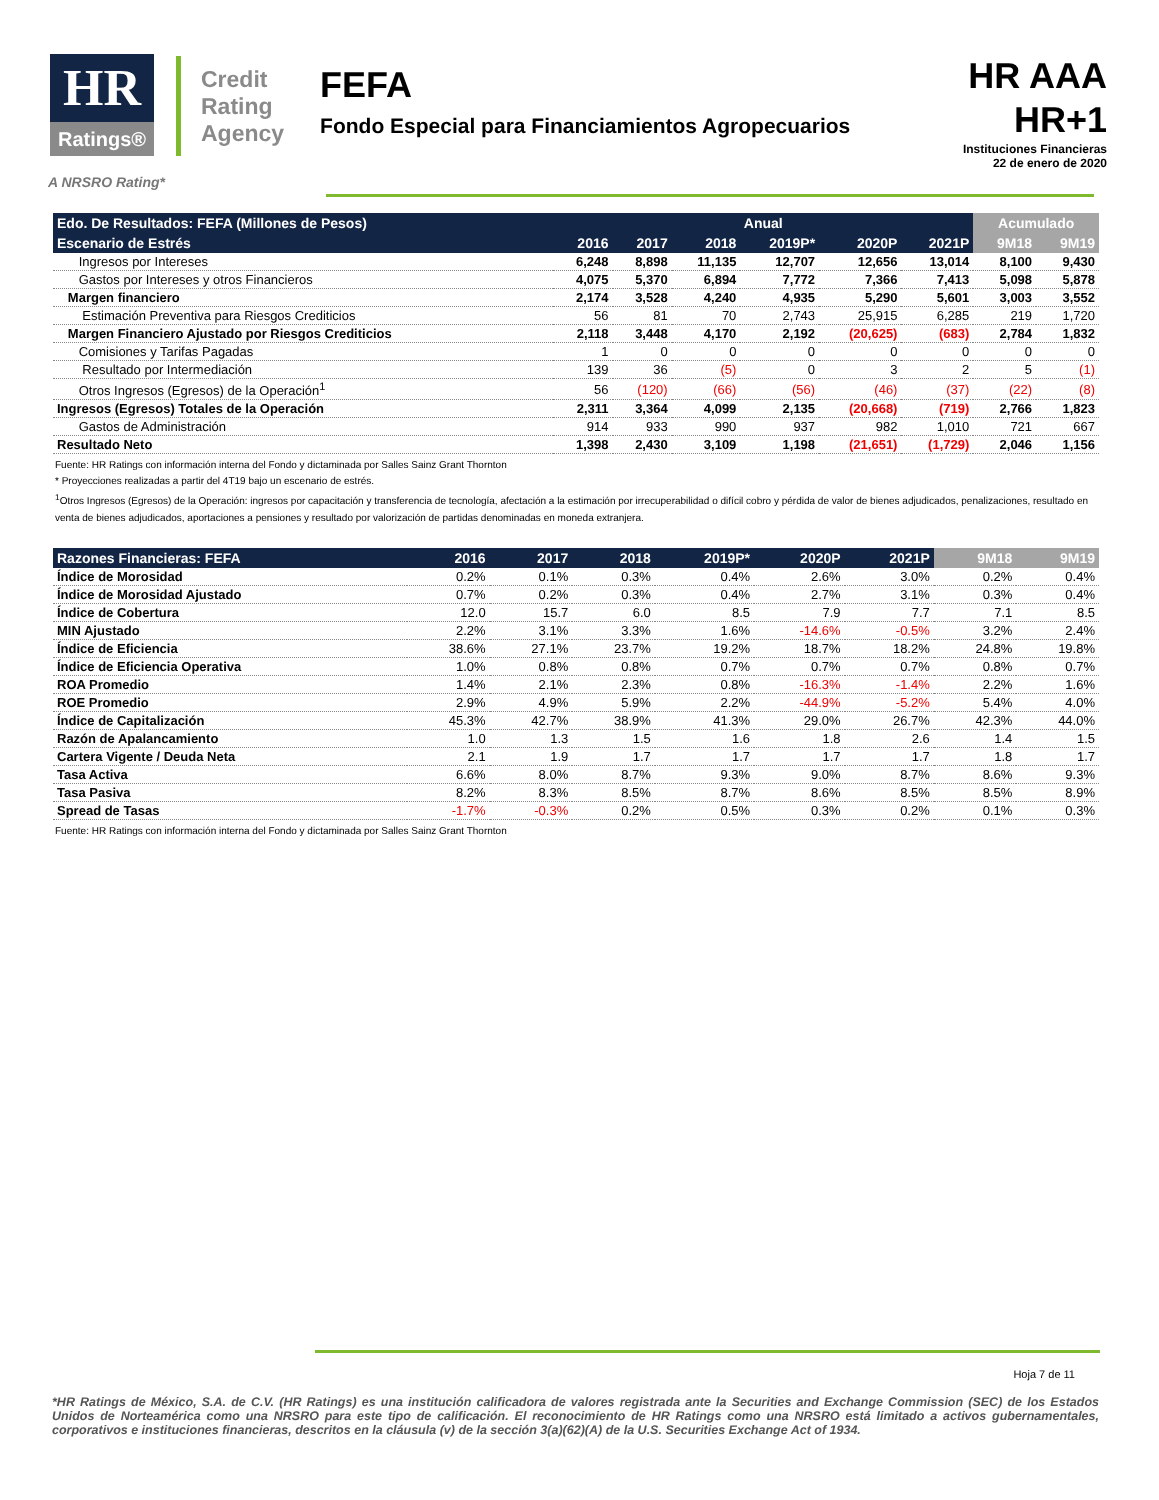HR
Ratings®
Credit
Rating
Agency
FEFA
Fondo Especial para Financiamientos Agropecuarios
HR AAA
HR+1
Instituciones Financieras
22 de enero de 2020
A NRSRO Rating*
| Edo. De Resultados: FEFA (Millones de Pesos) | Anual | | | | | | Acumulado | |
| --- | --- | --- | --- | --- | --- | --- | --- | --- |
| Escenario de Estrés | 2016 | 2017 | 2018 | 2019P* | 2020P | 2021P | 9M18 | 9M19 |
| Ingresos por Intereses | 6,248 | 8,898 | 11,135 | 12,707 | 12,656 | 13,014 | 8,100 | 9,430 |
| Gastos por Intereses y otros Financieros | 4,075 | 5,370 | 6,894 | 7,772 | 7,366 | 7,413 | 5,098 | 5,878 |
| Margen financiero | 2,174 | 3,528 | 4,240 | 4,935 | 5,290 | 5,601 | 3,003 | 3,552 |
| Estimación Preventiva para Riesgos Crediticios | 56 | 81 | 70 | 2,743 | 25,915 | 6,285 | 219 | 1,720 |
| Margen Financiero Ajustado por Riesgos Crediticios | 2,118 | 3,448 | 4,170 | 2,192 | (20,625) | (683) | 2,784 | 1,832 |
| Comisiones y Tarifas Pagadas | 1 | 0 | 0 | 0 | 0 | 0 | 0 | 0 |
| Resultado por Intermediación | 139 | 36 | (5) | 0 | 3 | 2 | 5 | (1) |
| Otros Ingresos (Egresos) de la Operación<sup>1</sup> | 56 | (120) | (66) | (56) | (46) | (37) | (22) | (8) |
| Ingresos (Egresos) Totales de la Operación | 2,311 | 3,364 | 4,099 | 2,135 | (20,668) | (719) | 2,766 | 1,823 |
| Gastos de Administración | 914 | 933 | 990 | 937 | 982 | 1,010 | 721 | 667 |
| Resultado Neto | 1,398 | 2,430 | 3,109 | 1,198 | (21,651) | (1,729) | 2,046 | 1,156 |
Fuente: HR Ratings con información interna del Fondo y dictaminada por Salles Sainz Grant Thornton
* Proyecciones realizadas a partir del 4T19 bajo un escenario de estrés.
<sup>1</sup> Otros Ingresos (Egresos) de la Operación: ingresos por capacitación y transferencia de tecnología, afectación a la estimación por irrecuperabilidad o difícil cobro y pérdida de valor de bienes adjudicados, penalizaciones, resultado en venta de bienes adjudicados, aportaciones a pensiones y resultado por valorización de partidas denominadas en moneda extranjera.
| Razones Financieras: FEFA | 2016 | 2017 | 2018 | 2019P* | 2020P | 2021P | 9M18 | 9M19 |
| --- | --- | --- | --- | --- | --- | --- | --- | --- |
| Índice de Morosidad | 0.2% | 0.1% | 0.3% | 0.4% | 2.6% | 3.0% | 0.2% | 0.4% |
| Índice de Morosidad Ajustado | 0.7% | 0.2% | 0.3% | 0.4% | 2.7% | 3.1% | 0.3% | 0.4% |
| Índice de Cobertura | 12.0 | 15.7 | 6.0 | 8.5 | 7.9 | 7.7 | 7.1 | 8.5 |
| MIN Ajustado | 2.2% | 3.1% | 3.3% | 1.6% | -14.6% | -0.5% | 3.2% | 2.4% |
| Índice de Eficiencia | 38.6% | 27.1% | 23.7% | 19.2% | 18.7% | 18.2% | 24.8% | 19.8% |
| Índice de Eficiencia Operativa | 1.0% | 0.8% | 0.8% | 0.7% | 0.7% | 0.7% | 0.8% | 0.7% |
| ROA Promedio | 1.4% | 2.1% | 2.3% | 0.8% | -16.3% | -1.4% | 2.2% | 1.6% |
| ROE Promedio | 2.9% | 4.9% | 5.9% | 2.2% | -44.9% | -5.2% | 5.4% | 4.0% |
| Índice de Capitalización | 45.3% | 42.7% | 38.9% | 41.3% | 29.0% | 26.7% | 42.3% | 44.0% |
| Razón de Apalancamiento | 1.0 | 1.3 | 1.5 | 1.6 | 1.8 | 2.6 | 1.4 | 1.5 |
| Cartera Vigente / Deuda Neta | 2.1 | 1.9 | 1.7 | 1.7 | 1.7 | 1.7 | 1.8 | 1.7 |
| Tasa Activa | 6.6% | 8.0% | 8.7% | 9.3% | 9.0% | 8.7% | 8.6% | 9.3% |
| Tasa Pasiva | 8.2% | 8.3% | 8.5% | 8.7% | 8.6% | 8.5% | 8.5% | 8.9% |
| Spread de Tasas | -1.7% | -0.3% | 0.2% | 0.5% | 0.3% | 0.2% | 0.1% | 0.3% |
Fuente: HR Ratings con información interna del Fondo y dictaminada por Salles Sainz Grant Thornton
Hoja 7 de 11
*HR Ratings de México, S.A. de C.V. (HR Ratings) es una institución calificadora de valores registrada ante la Securities and Exchange Commission (SEC) de los Estados Unidos de Norteamérica como una NRSRO para este tipo de calificación. El reconocimiento de HR Ratings como una NRSRO está limitado a activos gubernamentales, corporativos e instituciones financieras, descritos en la cláusula (v) de la sección 3(a)(62)(A) de la U.S. Securities Exchange Act of 1934.